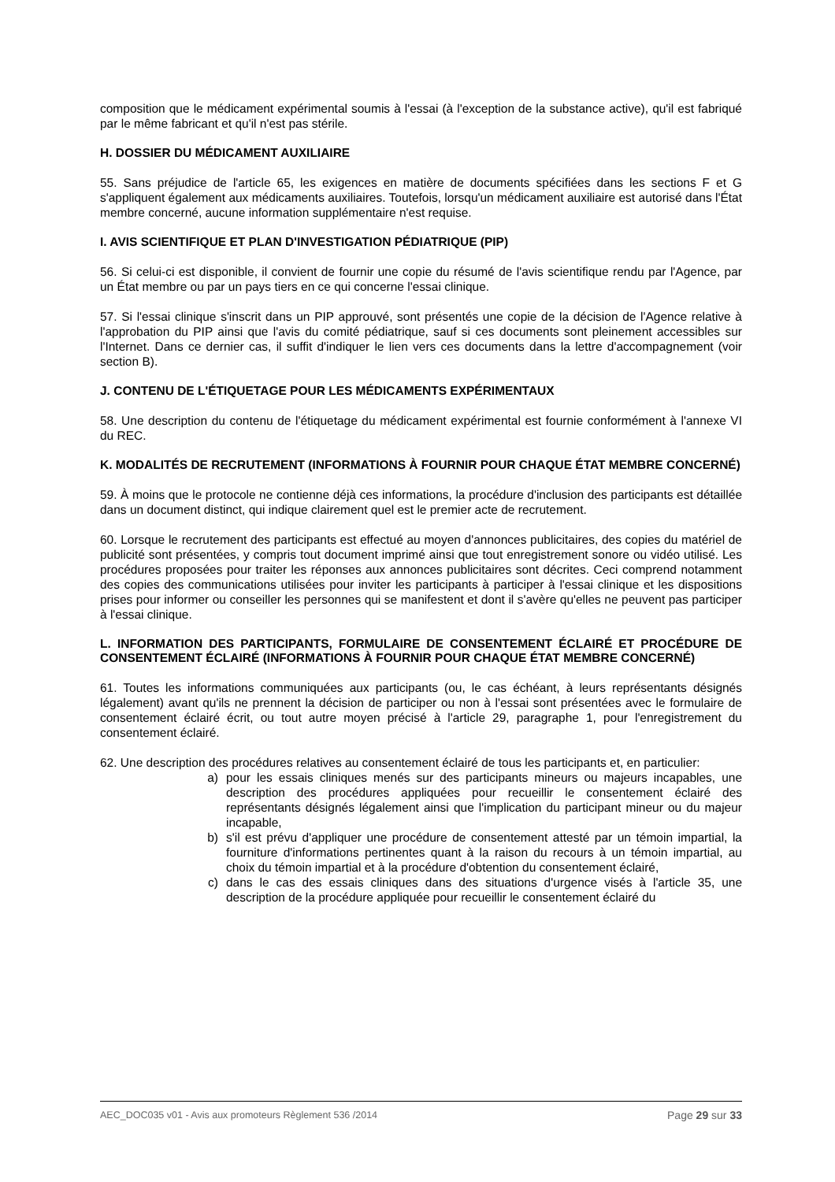composition que le médicament expérimental soumis à l'essai (à l'exception de la substance active), qu'il est fabriqué par le même fabricant et qu'il n'est pas stérile.
H. DOSSIER DU MÉDICAMENT AUXILIAIRE
55. Sans préjudice de l'article 65, les exigences en matière de documents spécifiées dans les sections F et G s'appliquent également aux médicaments auxiliaires. Toutefois, lorsqu'un médicament auxiliaire est autorisé dans l'État membre concerné, aucune information supplémentaire n'est requise.
I. AVIS SCIENTIFIQUE ET PLAN D'INVESTIGATION PÉDIATRIQUE (PIP)
56. Si celui-ci est disponible, il convient de fournir une copie du résumé de l'avis scientifique rendu par l'Agence, par un État membre ou par un pays tiers en ce qui concerne l'essai clinique.
57. Si l'essai clinique s'inscrit dans un PIP approuvé, sont présentés une copie de la décision de l'Agence relative à l'approbation du PIP ainsi que l'avis du comité pédiatrique, sauf si ces documents sont pleinement accessibles sur l'Internet. Dans ce dernier cas, il suffit d'indiquer le lien vers ces documents dans la lettre d'accompagnement (voir section B).
J. CONTENU DE L'ÉTIQUETAGE POUR LES MÉDICAMENTS EXPÉRIMENTAUX
58. Une description du contenu de l'étiquetage du médicament expérimental est fournie conformément à l'annexe VI du REC.
K. MODALITÉS DE RECRUTEMENT (INFORMATIONS À FOURNIR POUR CHAQUE ÉTAT MEMBRE CONCERNÉ)
59. À moins que le protocole ne contienne déjà ces informations, la procédure d'inclusion des participants est détaillée dans un document distinct, qui indique clairement quel est le premier acte de recrutement.
60. Lorsque le recrutement des participants est effectué au moyen d'annonces publicitaires, des copies du matériel de publicité sont présentées, y compris tout document imprimé ainsi que tout enregistrement sonore ou vidéo utilisé. Les procédures proposées pour traiter les réponses aux annonces publicitaires sont décrites. Ceci comprend notamment des copies des communications utilisées pour inviter les participants à participer à l'essai clinique et les dispositions prises pour informer ou conseiller les personnes qui se manifestent et dont il s'avère qu'elles ne peuvent pas participer à l'essai clinique.
L. INFORMATION DES PARTICIPANTS, FORMULAIRE DE CONSENTEMENT ÉCLAIRÉ ET PROCÉDURE DE CONSENTEMENT ÉCLAIRÉ (INFORMATIONS À FOURNIR POUR CHAQUE ÉTAT MEMBRE CONCERNÉ)
61. Toutes les informations communiquées aux participants (ou, le cas échéant, à leurs représentants désignés légalement) avant qu'ils ne prennent la décision de participer ou non à l'essai sont présentées avec le formulaire de consentement éclairé écrit, ou tout autre moyen précisé à l'article 29, paragraphe 1, pour l'enregistrement du consentement éclairé.
62. Une description des procédures relatives au consentement éclairé de tous les participants et, en particulier:
a) pour les essais cliniques menés sur des participants mineurs ou majeurs incapables, une description des procédures appliquées pour recueillir le consentement éclairé des représentants désignés légalement ainsi que l'implication du participant mineur ou du majeur incapable,
b) s'il est prévu d'appliquer une procédure de consentement attesté par un témoin impartial, la fourniture d'informations pertinentes quant à la raison du recours à un témoin impartial, au choix du témoin impartial et à la procédure d'obtention du consentement éclairé,
c) dans le cas des essais cliniques dans des situations d'urgence visés à l'article 35, une description de la procédure appliquée pour recueillir le consentement éclairé du
AEC_DOC035 v01 - Avis aux promoteurs Règlement 536 /2014 Page 29 sur 33